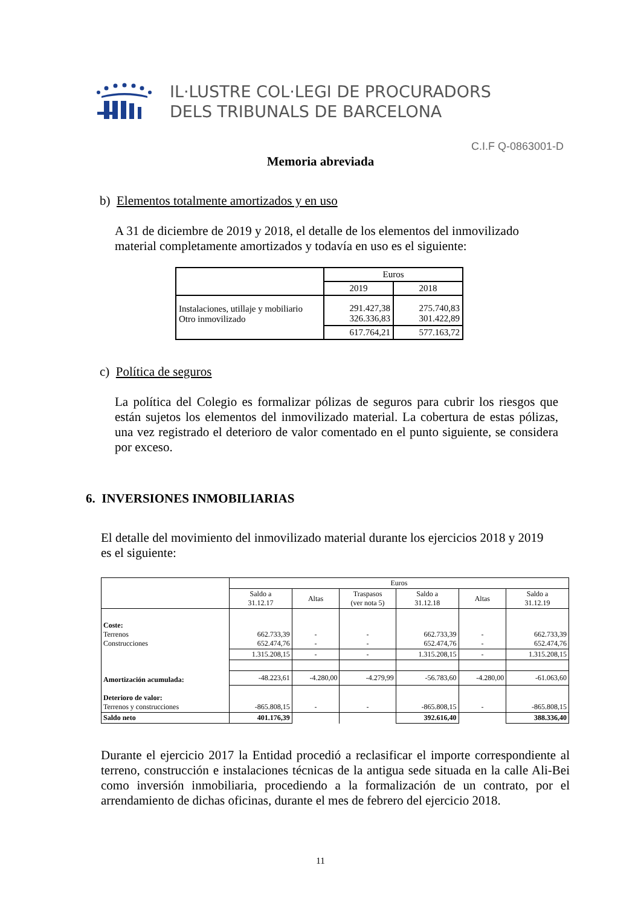IL·LUSTRE COL·LEGI DE PROCURADORS
DELS TRIBUNALS DE BARCELONA
C.I.F Q-0863001-D
Memoria abreviada
b) Elementos totalmente amortizados y en uso
A 31 de diciembre de 2019 y 2018, el detalle de los elementos del inmovilizado material completamente amortizados y todavía en uso es el siguiente:
| | Euros | |
| | 2019 | 2018 |
| Instalaciones, utillaje y mobiliario Otro inmovilizado | 291.427,38 326.336,83 | 275.740,83 301.422,89 |
| | 617.764,21 | 577.163,72 |
c) Política de seguros
La política del Colegio es formalizar pólizas de seguros para cubrir los riesgos que están sujetos los elementos del inmovilizado material. La cobertura de estas pólizas, una vez registrado el deterioro de valor comentado en el punto siguiente, se considera por exceso.
6. INVERSIONES INMOBILIARIAS
El detalle del movimiento del inmovilizado material durante los ejercicios 2018 y 2019 es el siguiente:
| | Euros | | | | | |
| | Saldo a 31.12.17 | Altas | Traspasos (ver nota 5) | Saldo a 31.12.18 | Altas | Saldo a 31.12.19 |
| Coste: Terrenos Construcciones | 662.733,39 652.474,76 | - - | - - | 662.733,39 652.474,76 | - - | 662.733,39 652.474,76 |
| | 1.315.208,15 | - | - | 1.315.208,15 | - | 1.315.208,15 |
| Amortización acumulada: | -48.223,61 | -4.280,00 | -4.279,99 | -56.783,60 | -4.280,00 | -61.063,60 |
| Deterioro de valor: Terrenos y construcciones | -865.808,15 | - | - | -865.808,15 | - | -865.808,15 |
| Saldo neto | 401.176,39 | | | 392.616,40 | | 388.336,40 |
Durante el ejercicio 2017 la Entidad procedió a reclasificar el importe correspondiente al terreno, construcción e instalaciones técnicas de la antigua sede situada en la calle Ali-Bei como inversión inmobiliaria, procediendo a la formalización de un contrato, por el arrendamiento de dichas oficinas, durante el mes de febrero del ejercicio 2018.
11